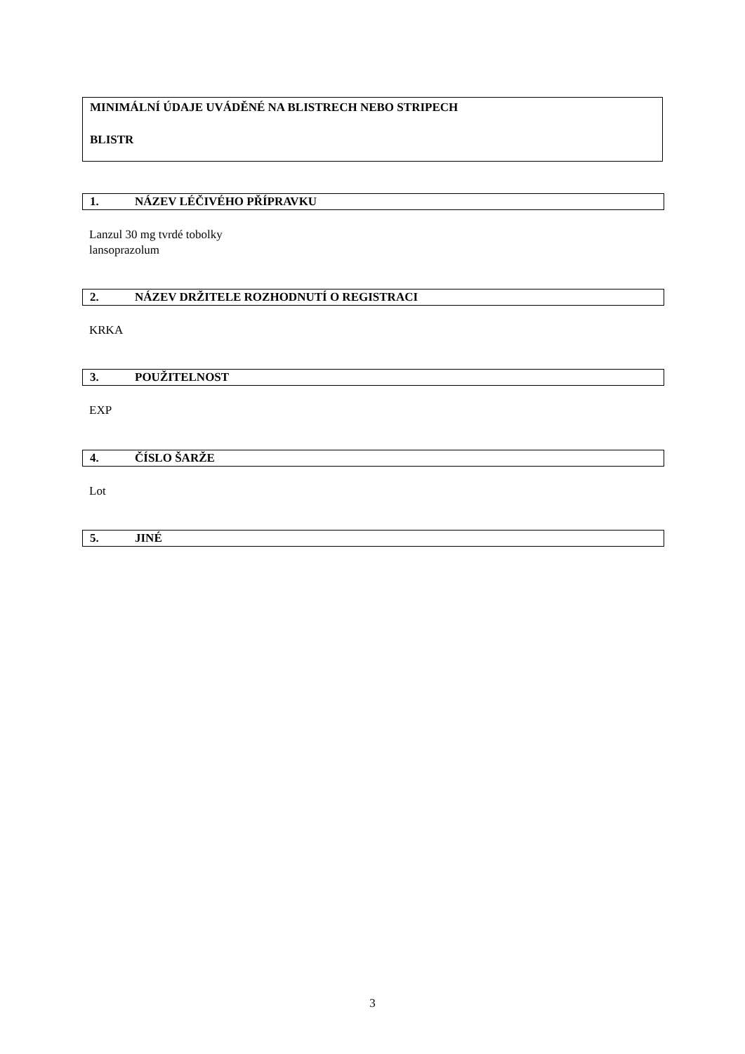MINIMÁLNÍ ÚDAJE UVÁDĚNÉ NA BLISTRECH NEBO STRIPECH
BLISTR
1. NÁZEV LÉČIVÉHO PŘÍPRAVKU
Lanzul 30 mg tvrdé tobolky
lansoprazolum
2. NÁZEV DRŽITELE ROZHODNUTÍ O REGISTRACI
KRKA
3. POUŽITELNOST
EXP
4. ČÍSLO ŠARŽE
Lot
5. JINÉ
3